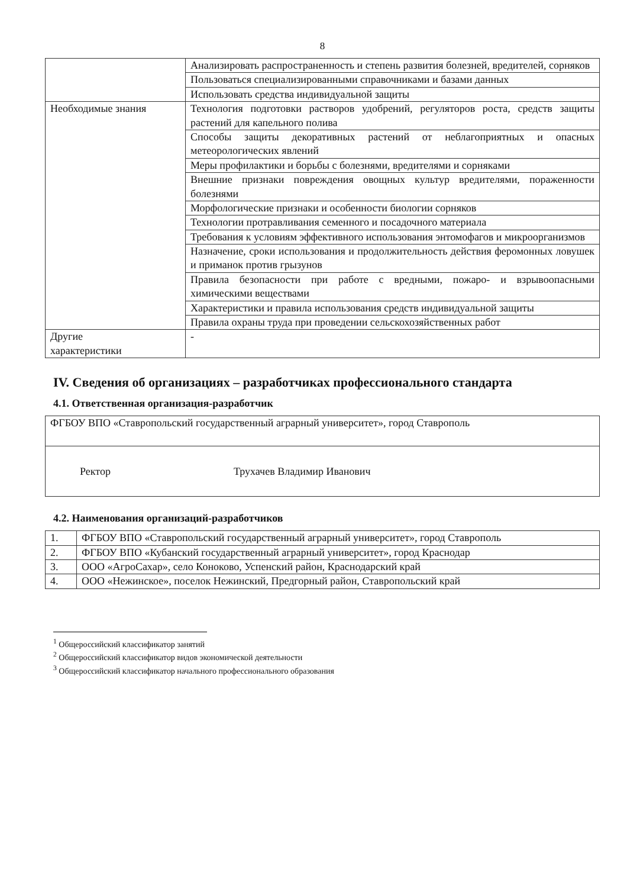8
| | Анализировать распространенность и степень развития болезней, вредителей, сорняков |
| | Пользоваться специализированными справочниками и базами данных |
| | Использовать средства индивидуальной защиты |
| Необходимые знания | Технология подготовки растворов удобрений, регуляторов роста, средств защиты растений для капельного полива |
| | Способы защиты декоративных растений от неблагоприятных и опасных метеорологических явлений |
| | Меры профилактики и борьбы с болезнями, вредителями и сорняками |
| | Внешние признаки повреждения овощных культур вредителями, пораженности болезнями |
| | Морфологические признаки и особенности биологии сорняков |
| | Технологии протравливания семенного и посадочного материала |
| | Требования к условиям эффективного использования энтомофагов и микроорганизмов |
| | Назначение, сроки использования и продолжительность действия феромонных ловушек и приманок против грызунов |
| | Правила безопасности при работе с вредными, пожаро- и взрывоопасными химическими веществами |
| | Характеристики и правила использования средств индивидуальной защиты |
| | Правила охраны труда при проведении сельскохозяйственных работ |
| Другие характеристики | - |
IV. Сведения об организациях – разработчиках профессионального стандарта
4.1. Ответственная организация-разработчик
| ФГБОУ ВПО «Ставропольский государственный аграрный университет», город Ставрополь |
| Ректор Трухачев Владимир Иванович |
4.2. Наименования организаций-разработчиков
| 1. | ФГБОУ ВПО «Ставропольский государственный аграрный университет», город Ставрополь |
| 2. | ФГБОУ ВПО «Кубанский государственный аграрный университет», город Краснодар |
| 3. | ООО «АгроСахар», село Коноково, Успенский район, Краснодарский край |
| 4. | ООО «Нежинское», поселок Нежинский, Предгорный район, Ставропольский край |
<sup>1</sup> Общероссийский классификатор занятий
<sup>2</sup> Общероссийский классификатор видов экономической деятельности
<sup>3</sup> Общероссийский классификатор начального профессионального образования